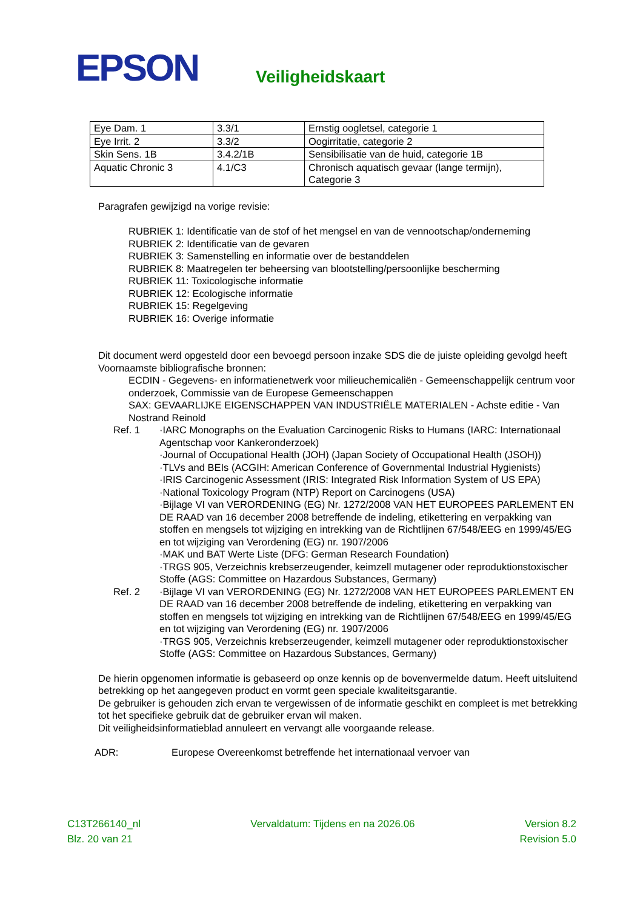EPSON
Veiligheidskaart
| Eye Dam. 1 | 3.3/1 | Ernstig oogletsel, categorie 1 |
| Eye Irrit. 2 | 3.3/2 | Oogirritatie, categorie 2 |
| Skin Sens. 1B | 3.4.2/1B | Sensibilisatie van de huid, categorie 1B |
| Aquatic Chronic 3 | 4.1/C3 | Chronisch aquatisch gevaar (lange termijn), Categorie 3 |
Paragrafen gewijzigd na vorige revisie:
RUBRIEK 1: Identificatie van de stof of het mengsel en van de vennootschap/onderneming
RUBRIEK 2: Identificatie van de gevaren
RUBRIEK 3: Samenstelling en informatie over de bestanddelen
RUBRIEK 8: Maatregelen ter beheersing van blootstelling/persoonlijke bescherming
RUBRIEK 11: Toxicologische informatie
RUBRIEK 12: Ecologische informatie
RUBRIEK 15: Regelgeving
RUBRIEK 16: Overige informatie
Dit document werd opgesteld door een bevoegd persoon inzake SDS die de juiste opleiding gevolgd heeft
Voornaamste bibliografische bronnen:
ECDIN - Gegevens- en informatienetwerk voor milieuchemicaliën - Gemeenschappelijk centrum voor onderzoek, Commissie van de Europese Gemeenschappen
SAX: GEVAARLIJKE EIGENSCHAPPEN VAN INDUSTRIËLE MATERIALEN - Achste editie - Van Nostrand Reinold
Ref. 1 ·IARC Monographs on the Evaluation Carcinogenic Risks to Humans (IARC: Internationaal Agentschap voor Kankeronderzoek)
·Journal of Occupational Health (JOH) (Japan Society of Occupational Health (JSOH))
·TLVs and BEIs (ACGIH: American Conference of Governmental Industrial Hygienists)
·IRIS Carcinogenic Assessment (IRIS: Integrated Risk Information System of US EPA)
·National Toxicology Program (NTP) Report on Carcinogens (USA)
·Bijlage VI van VERORDENING (EG) Nr. 1272/2008 VAN HET EUROPEES PARLEMENT EN DE RAAD van 16 december 2008 betreffende de indeling, etikettering en verpakking van stoffen en mengsels tot wijziging en intrekking van de Richtlijnen 67/548/EEG en 1999/45/EG en tot wijziging van Verordening (EG) nr. 1907/2006
·MAK und BAT Werte Liste (DFG: German Research Foundation)
·TRGS 905, Verzeichnis krebserzeugender, keimzell mutagener oder reproduktionstoxischer Stoffe (AGS: Committee on Hazardous Substances, Germany)
Ref. 2 ·Bijlage VI van VERORDENING (EG) Nr. 1272/2008 VAN HET EUROPEES PARLEMENT EN DE RAAD van 16 december 2008 betreffende de indeling, etikettering en verpakking van stoffen en mengsels tot wijziging en intrekking van de Richtlijnen 67/548/EEG en 1999/45/EG en tot wijziging van Verordening (EG) nr. 1907/2006
·TRGS 905, Verzeichnis krebserzeugender, keimzell mutagener oder reproduktionstoxischer Stoffe (AGS: Committee on Hazardous Substances, Germany)
De hierin opgenomen informatie is gebaseerd op onze kennis op de bovenvermelde datum. Heeft uitsluitend betrekking op het aangegeven product en vormt geen speciale kwaliteitsgarantie.
De gebruiker is gehouden zich ervan te vergewissen of de informatie geschikt en compleet is met betrekking tot het specifieke gebruik dat de gebruiker ervan wil maken.
Dit veiligheidsinformatieblad annuleert en vervangt alle voorgaande release.
ADR: Europese Overeenkomst betreffende het internationaal vervoer van
C13T266140_nl Vervaldatum: Tijdens en na 2026.06 Version 8.2
Blz. 20 van 21 Revision 5.0